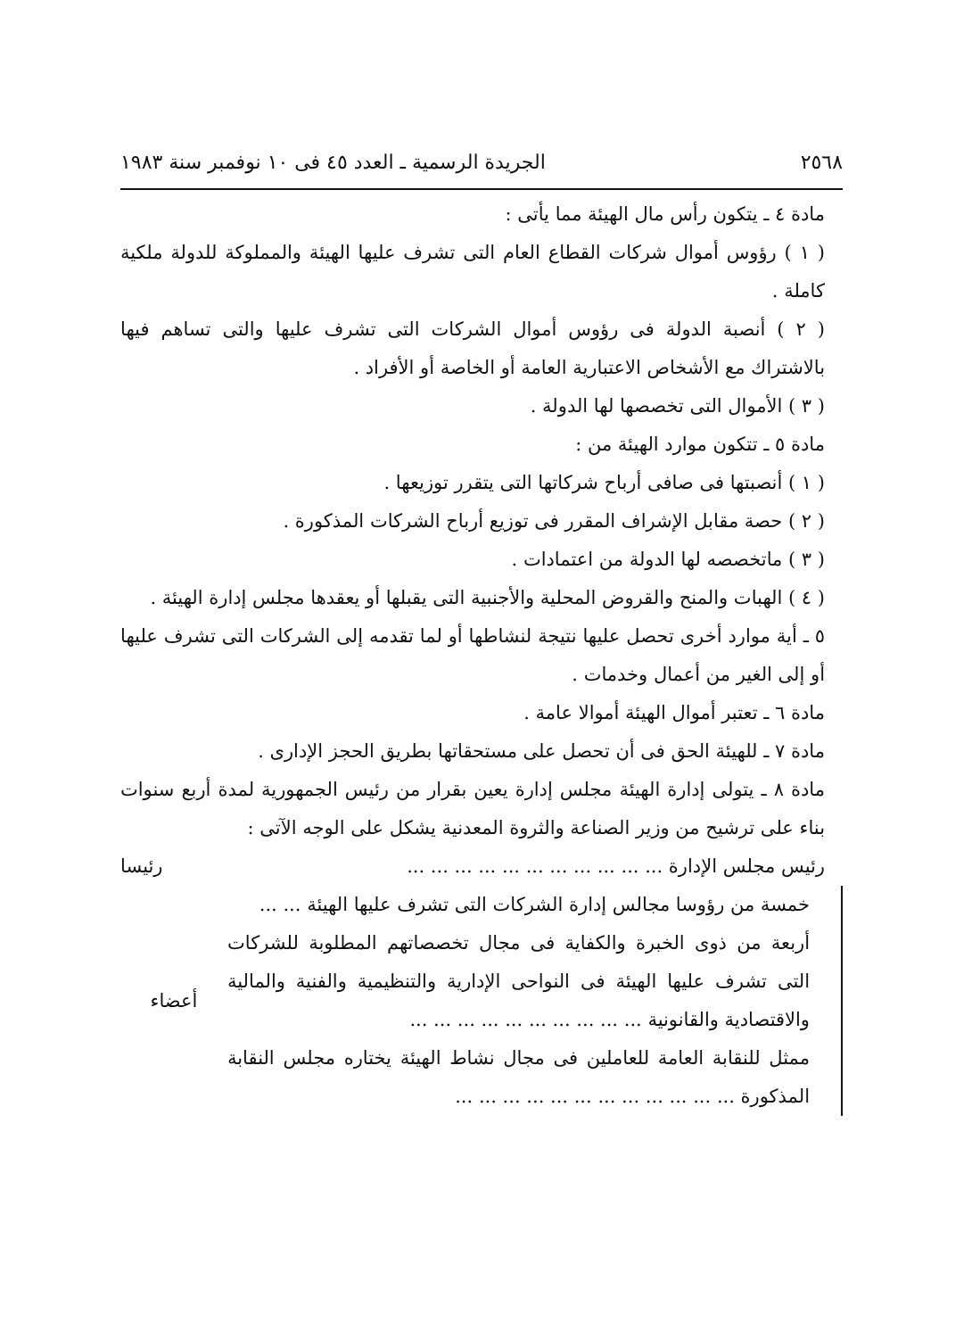٢٥٦٨ الجريدة الرسمية ـ العدد ٤٥ فى ١٠ نوفمبر سنة ١٩٨٣
مادة ٤ ـ يتكون رأس مال الهيئة مما يأتى :
( ١ ) رؤوس أموال شركات القطاع العام التى تشرف عليها الهيئة والمملوكة للدولة ملكية كاملة .
( ٢ ) أنصبة الدولة فى رؤوس أموال الشركات التى تشرف عليها والتى تساهم فيها بالاشتراك مع الأشخاص الاعتبارية العامة أو الخاصة أو الأفراد .
( ٣ ) الأموال التى تخصصها لها الدولة .
مادة ٥ ـ تتكون موارد الهيئة من :
( ١ ) أنصبتها فى صافى أرباح شركاتها التى يتقرر توزيعها .
( ٢ ) حصة مقابل الإشراف المقرر فى توزيع أرباح الشركات المذكورة .
( ٣ ) ماتخصصه لها الدولة من اعتمادات .
( ٤ ) الهبات والمنح والقروض المحلية والأجنبية التى يقبلها أو يعقدها مجلس إدارة الهيئة .
٥ ـ أية موارد أخرى تحصل عليها نتيجة لنشاطها أو لما تقدمه إلى الشركات التى تشرف عليها أو إلى الغير من أعمال وخدمات .
مادة ٦ ـ تعتبر أموال الهيئة أموالا عامة .
مادة ٧ ـ للهيئة الحق فى أن تحصل على مستحقاتها بطريق الحجز الإدارى .
مادة ٨ ـ يتولى إدارة الهيئة مجلس إدارة يعين بقرار من رئيس الجمهورية لمدة أربع سنوات بناء على ترشيح من وزير الصناعة والثروة المعدنية يشكل على الوجه الآتى :
رئيس مجلس الإدارة ... ... ... ... ... ... ... ... ... ... ... رئيسا
خمسة من رؤوسا مجالس إدارة الشركات التى تشرف عليها الهيئة ... ...
أربعة من ذوى الخبرة والكفاية فى مجال تخصصاتهم المطلوبة للشركات التى تشرف عليها الهيئة فى النواحى الإدارية والتنظيمية والفنية والمالية والاقتصادية والقانونية ... ... ... ... ... ... ... ... ... ...
ممثل للنقابة العامة للعاملين فى مجال نشاط الهيئة يختاره مجلس النقابة المذكورة ... ... ... ... ... ... ... ... ... ... ... ...
أعضاء